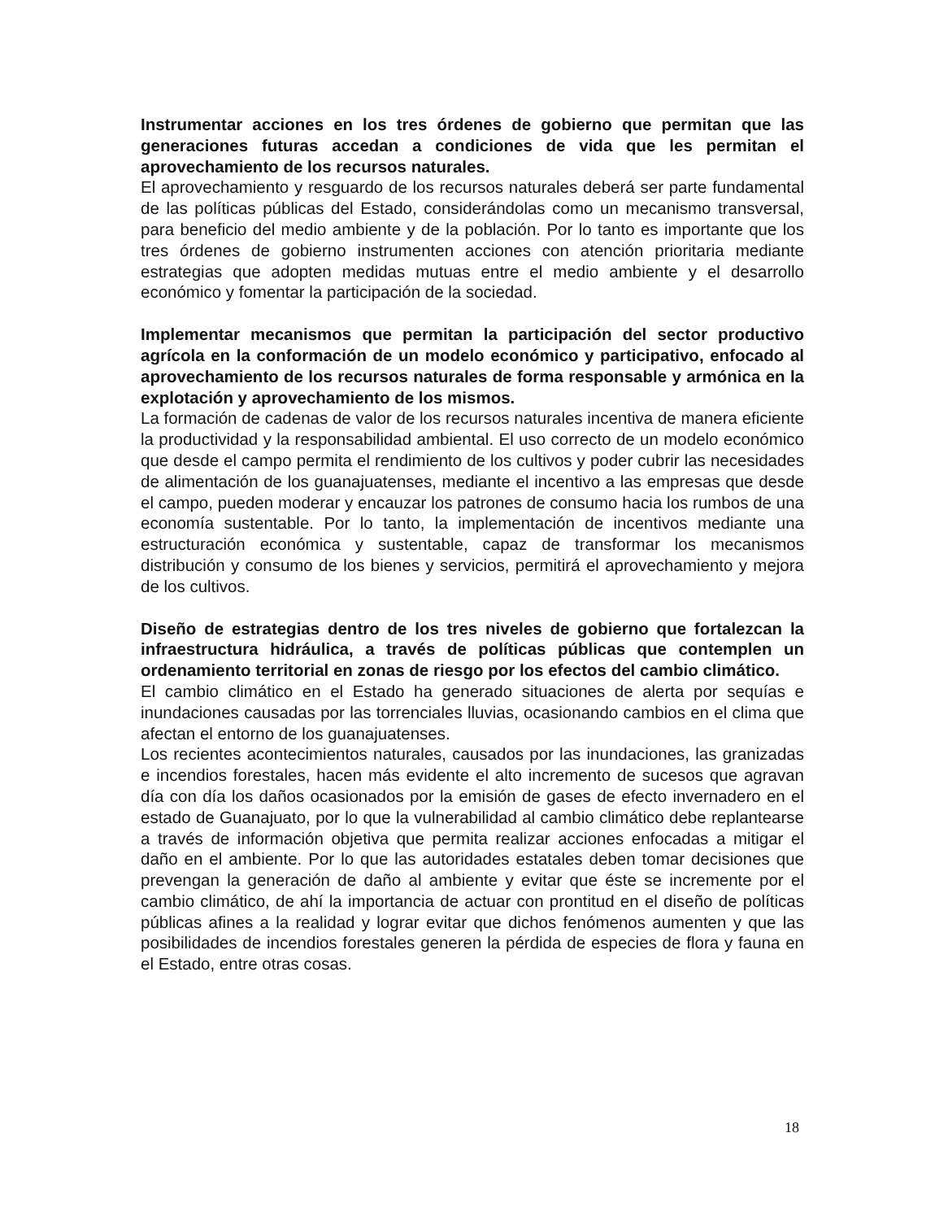Instrumentar acciones en los tres órdenes de gobierno que permitan que las generaciones futuras accedan a condiciones de vida que les permitan el aprovechamiento de los recursos naturales.
El aprovechamiento y resguardo de los recursos naturales deberá ser parte fundamental de las políticas públicas del Estado, considerándolas como un mecanismo transversal, para beneficio del medio ambiente y de la población. Por lo tanto es importante que los tres órdenes de gobierno instrumenten acciones con atención prioritaria mediante estrategias que adopten medidas mutuas entre el medio ambiente y el desarrollo económico y fomentar la participación de la sociedad.
Implementar mecanismos que permitan la participación del sector productivo agrícola en la conformación de un modelo económico y participativo, enfocado al aprovechamiento de los recursos naturales de forma responsable y armónica en la explotación y aprovechamiento de los mismos.
La formación de cadenas de valor de los recursos naturales incentiva de manera eficiente la productividad y la responsabilidad ambiental. El uso correcto de un modelo económico que desde el campo permita el rendimiento de los cultivos y poder cubrir las necesidades de alimentación de los guanajuatenses, mediante el incentivo a las empresas que desde el campo, pueden moderar y encauzar los patrones de consumo hacia los rumbos de una economía sustentable. Por lo tanto, la implementación de incentivos mediante una estructuración económica y sustentable, capaz de transformar los mecanismos distribución y consumo de los bienes y servicios, permitirá el aprovechamiento y mejora de los cultivos.
Diseño de estrategias dentro de los tres niveles de gobierno que fortalezcan la infraestructura hidráulica, a través de políticas públicas que contemplen un ordenamiento territorial en zonas de riesgo por los efectos del cambio climático.
El cambio climático en el Estado ha generado situaciones de alerta por sequías e inundaciones causadas por las torrenciales lluvias, ocasionando cambios en el clima que afectan el entorno de los guanajuatenses.
Los recientes acontecimientos naturales, causados por las inundaciones, las granizadas e incendios forestales, hacen más evidente el alto incremento de sucesos que agravan día con día los daños ocasionados por la emisión de gases de efecto invernadero en el estado de Guanajuato, por lo que la vulnerabilidad al cambio climático debe replantearse a través de información objetiva que permita realizar acciones enfocadas a mitigar el daño en el ambiente. Por lo que las autoridades estatales deben tomar decisiones que prevengan la generación de daño al ambiente y evitar que éste se incremente por el cambio climático, de ahí la importancia de actuar con prontitud en el diseño de políticas públicas afines a la realidad y lograr evitar que dichos fenómenos aumenten y que las posibilidades de incendios forestales generen la pérdida de especies de flora y fauna en el Estado, entre otras cosas.
18